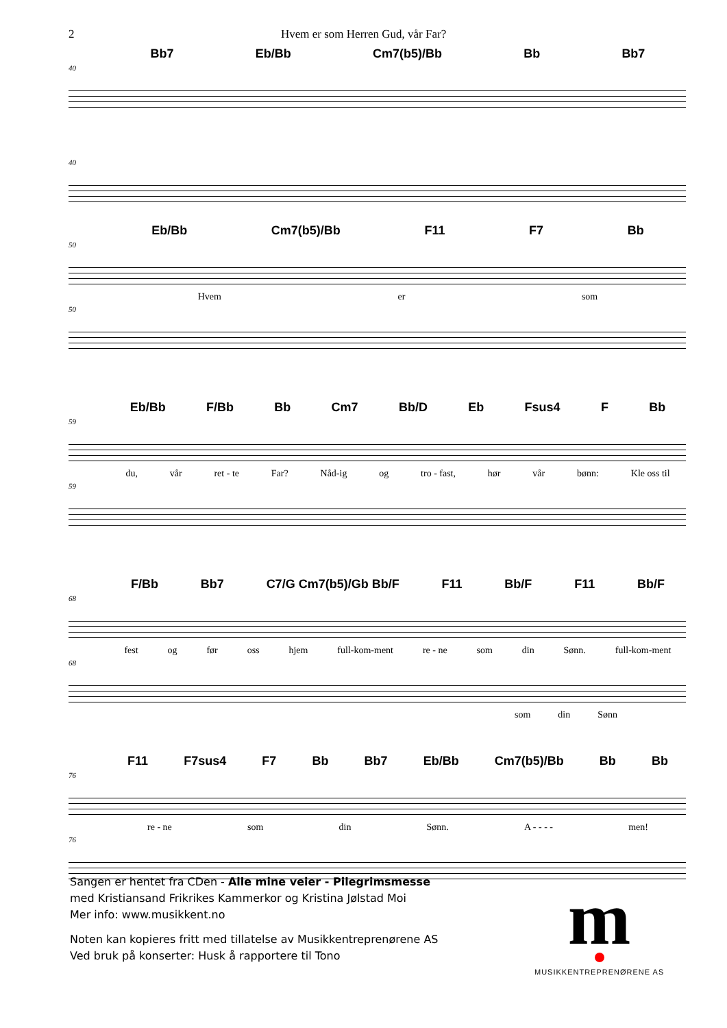2 Hvem er som Herren Gud, vår Far?
Bb7 Eb/Bb Cm7(b5)/Bb Bb Bb7
40
40
Eb/Bb Cm7(b5)/Bb F11 F7 Bb
50
Hvem er som
50
Eb/Bb F/Bb Bb Cm7 Bb/D Eb Fsus4 F Bb
59
du, vår ret - te Far? Nåd-ig og tro - fast, hør vår bønn: Kle oss til
59
F/Bb Bb7 C7/G Cm7(b5)/Gb Bb/F F11 Bb/F F11 Bb/F
68
fest og før oss hjem full-kom-ment re - ne som din Sønn. full-kom-ment
68
som din Sønn
F11 F7sus4 F7 Bb Bb7 Eb/Bb Cm7(b5)/Bb Bb Bb
76
re - ne som din Sønn. A - - - - men!
76
Sangen er hentet fra CDen - Alle mine veier - Pilegrimsmesse
med Kristiansand Frikrikes Kammerkor og Kristina Jølstad Moi
Mer info: www.musikkent.no
Noten kan kopieres fritt med tillatelse av Musikkentreprenørene AS
Ved bruk på konserter: Husk å rapportere til Tono
m
MUSIKKENTREPRENØRENE AS